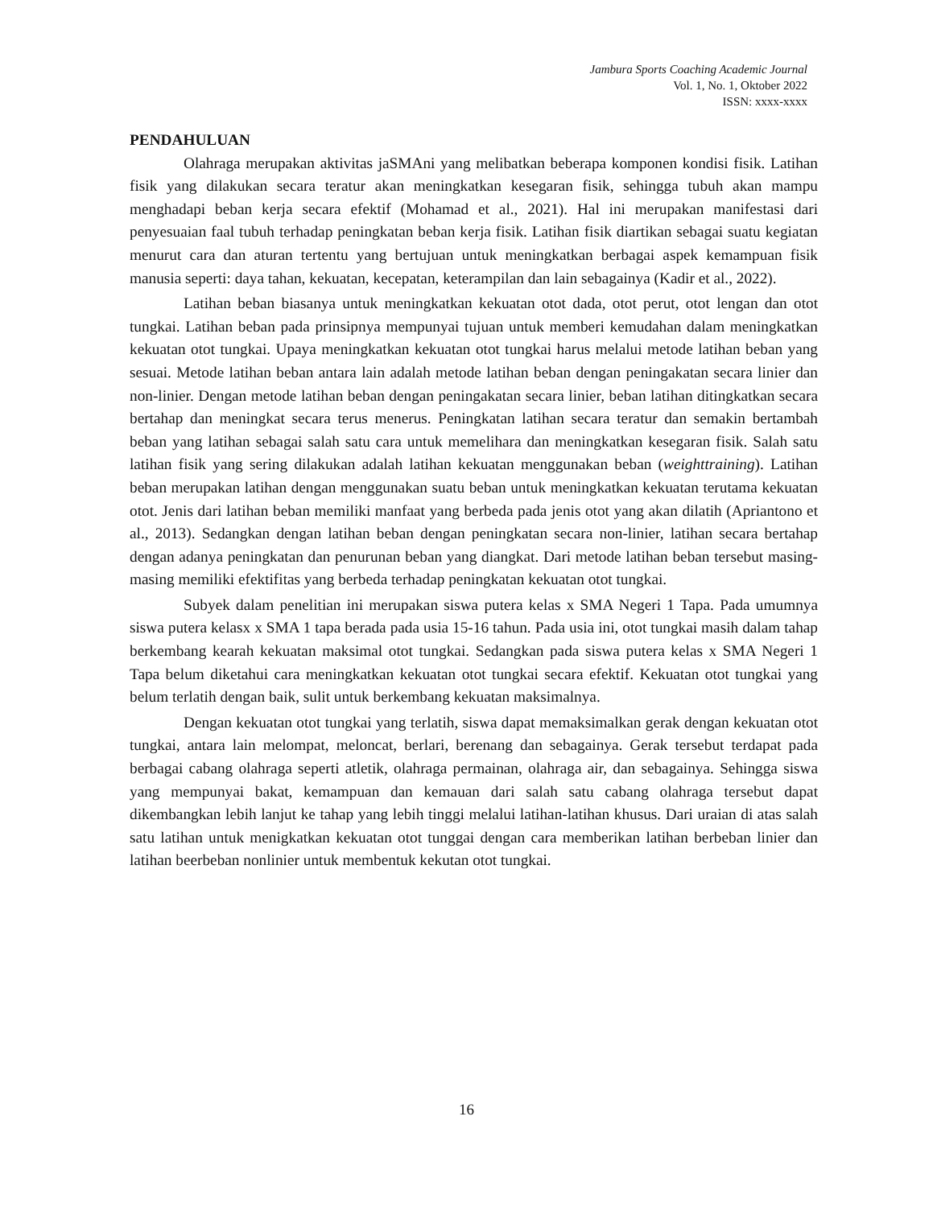Jambura Sports Coaching Academic Journal
Vol. 1, No. 1, Oktober 2022
ISSN: xxxx-xxxx
PENDAHULUAN
Olahraga merupakan aktivitas jaSMAni yang melibatkan beberapa komponen kondisi fisik. Latihan fisik yang dilakukan secara teratur akan meningkatkan kesegaran fisik, sehingga tubuh akan mampu menghadapi beban kerja secara efektif (Mohamad et al., 2021). Hal ini merupakan manifestasi dari penyesuaian faal tubuh terhadap peningkatan beban kerja fisik. Latihan fisik diartikan sebagai suatu kegiatan menurut cara dan aturan tertentu yang bertujuan untuk meningkatkan berbagai aspek kemampuan fisik manusia seperti: daya tahan, kekuatan, kecepatan, keterampilan dan lain sebagainya (Kadir et al., 2022).
Latihan beban biasanya untuk meningkatkan kekuatan otot dada, otot perut, otot lengan dan otot tungkai. Latihan beban pada prinsipnya mempunyai tujuan untuk memberi kemudahan dalam meningkatkan kekuatan otot tungkai. Upaya meningkatkan kekuatan otot tungkai harus melalui metode latihan beban yang sesuai. Metode latihan beban antara lain adalah metode latihan beban dengan peningakatan secara linier dan non-linier. Dengan metode latihan beban dengan peningakatan secara linier, beban latihan ditingkatkan secara bertahap dan meningkat secara terus menerus. Peningkatan latihan secara teratur dan semakin bertambah beban yang latihan sebagai salah satu cara untuk memelihara dan meningkatkan kesegaran fisik. Salah satu latihan fisik yang sering dilakukan adalah latihan kekuatan menggunakan beban (weighttraining). Latihan beban merupakan latihan dengan menggunakan suatu beban untuk meningkatkan kekuatan terutama kekuatan otot. Jenis dari latihan beban memiliki manfaat yang berbeda pada jenis otot yang akan dilatih (Apriantono et al., 2013). Sedangkan dengan latihan beban dengan peningkatan secara non-linier, latihan secara bertahap dengan adanya peningkatan dan penurunan beban yang diangkat. Dari metode latihan beban tersebut masing-masing memiliki efektifitas yang berbeda terhadap peningkatan kekuatan otot tungkai.
Subyek dalam penelitian ini merupakan siswa putera kelas x SMA Negeri 1 Tapa. Pada umumnya siswa putera kelasx x SMA 1 tapa berada pada usia 15-16 tahun. Pada usia ini, otot tungkai masih dalam tahap berkembang kearah kekuatan maksimal otot tungkai. Sedangkan pada siswa putera kelas x SMA Negeri 1 Tapa belum diketahui cara meningkatkan kekuatan otot tungkai secara efektif. Kekuatan otot tungkai yang belum terlatih dengan baik, sulit untuk berkembang kekuatan maksimalnya.
Dengan kekuatan otot tungkai yang terlatih, siswa dapat memaksimalkan gerak dengan kekuatan otot tungkai, antara lain melompat, meloncat, berlari, berenang dan sebagainya. Gerak tersebut terdapat pada berbagai cabang olahraga seperti atletik, olahraga permainan, olahraga air, dan sebagainya. Sehingga siswa yang mempunyai bakat, kemampuan dan kemauan dari salah satu cabang olahraga tersebut dapat dikembangkan lebih lanjut ke tahap yang lebih tinggi melalui latihan-latihan khusus. Dari uraian di atas salah satu latihan untuk menigkatkan kekuatan otot tunggai dengan cara memberikan latihan berbeban linier dan latihan beerbeban nonlinier untuk membentuk kekutan otot tungkai.
16